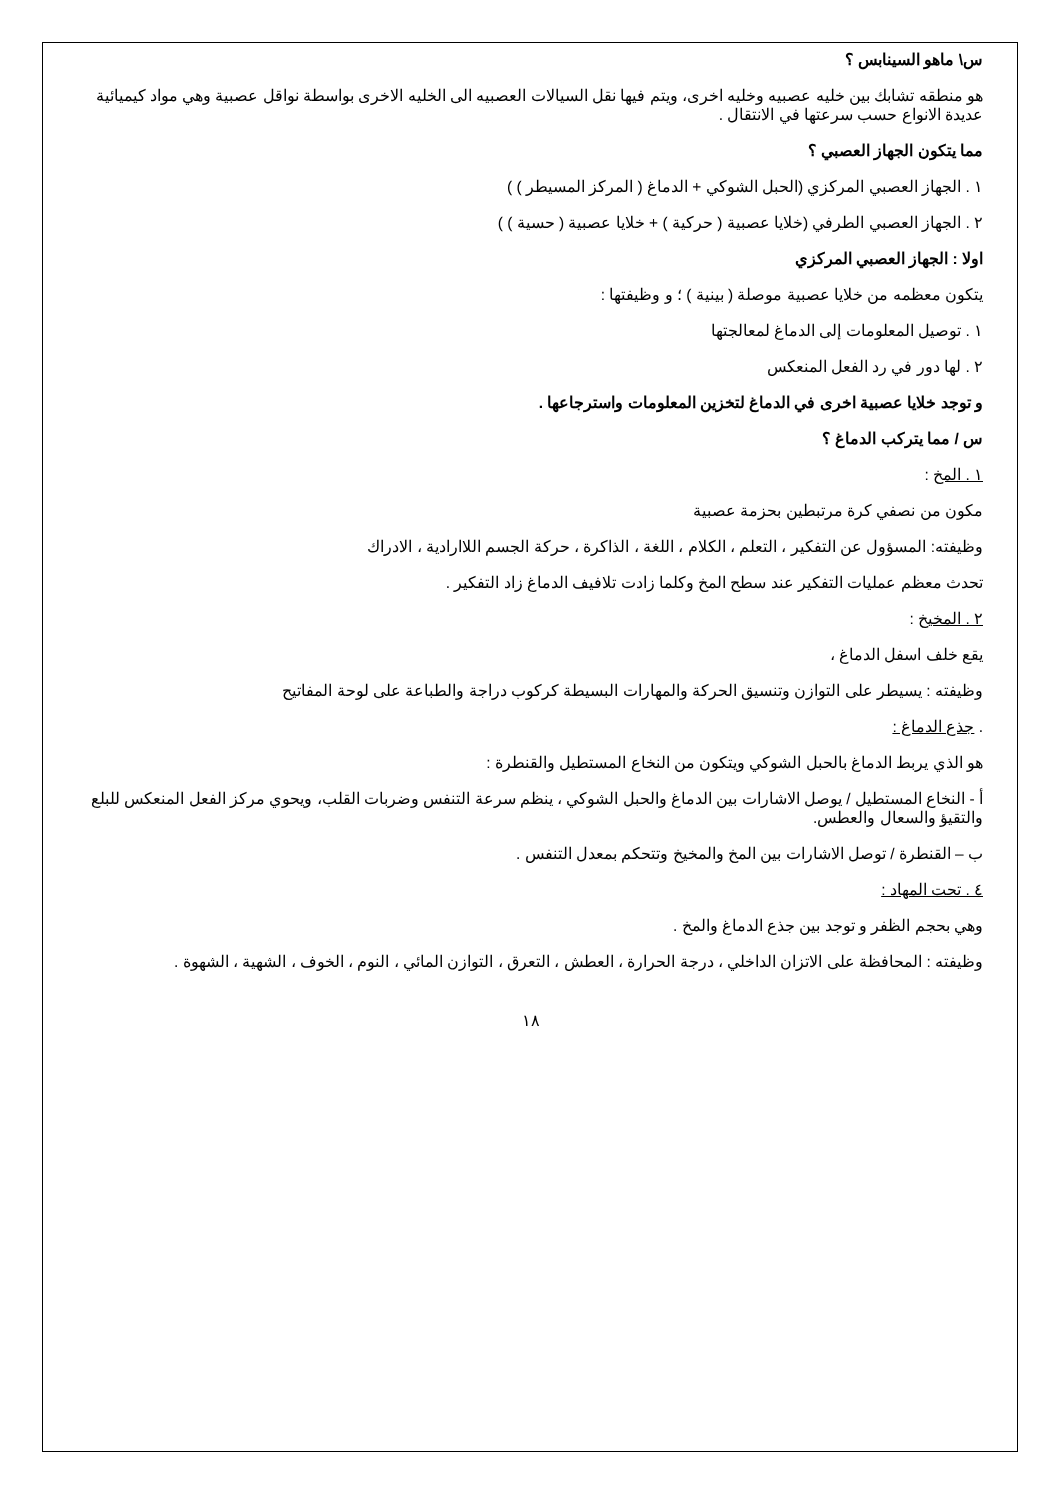س\ ماهو السينابس ؟
هو منطقه تشابك بين خليه عصبيه وخليه اخرى، ويتم فيها نقل السيالات العصبيه الى الخليه الاخرى بواسطة نواقل عصبية وهي مواد كيميائية عديدة الانواع حسب سرعتها في الانتقال .
مما يتكون الجهاز العصبي ؟
١ . الجهاز العصبي المركزي (الحبل الشوكي + الدماغ ( المركز المسيطر ) )
٢ . الجهاز العصبي الطرفي (خلايا عصبية ( حركية ) + خلايا عصبية ( حسية ) )
اولا : الجهاز العصبي المركزي
يتكون معظمه من خلايا عصبية موصلة ( بينية ) ؛ و وظيفتها :
١ . توصيل المعلومات إلى الدماغ لمعالجتها
٢ . لها دور في رد الفعل المنعكس
و توجد خلايا عصبية اخرى في الدماغ لتخزين المعلومات واسترجاعها .
س / مما يتركب الدماغ ؟
١ . المخ :
مكون من نصفي كرة مرتبطين بحزمة عصبية
وظيفته: المسؤول عن التفكير ، التعلم ، الكلام ، اللغة ، الذاكرة ، حركة الجسم اللاارادية ، الادراك
تحدث معظم عمليات التفكير عند سطح المخ وكلما زادت تلافيف الدماغ زاد التفكير .
٢ . المخيخ :
يقع خلف اسفل الدماغ ،
وظيفته : يسيطر على التوازن وتنسيق الحركة والمهارات البسيطة كركوب دراجة والطباعة على لوحة المفاتيح
. جذع الدماغ :
هو الذي يربط الدماغ بالحبل الشوكي ويتكون من النخاع المستطيل والقنطرة :
أ - النخاع المستطيل / يوصل الاشارات بين الدماغ والحبل الشوكي ، ينظم سرعة التنفس وضربات القلب، ويحوي مركز الفعل المنعكس للبلع والتقيؤ والسعال والعطس.
ب – القنطرة / توصل الاشارات بين المخ والمخيخ وتتحكم بمعدل التنفس .
٤ . تحت المهاد :
وهي بحجم الظفر و توجد بين جذع الدماغ والمخ .
وظيفته : المحافظة على الاتزان الداخلي ، درجة الحرارة ، العطش ، التعرق ، التوازن المائي ، النوم ، الخوف ، الشهية ، الشهوة .
١٨